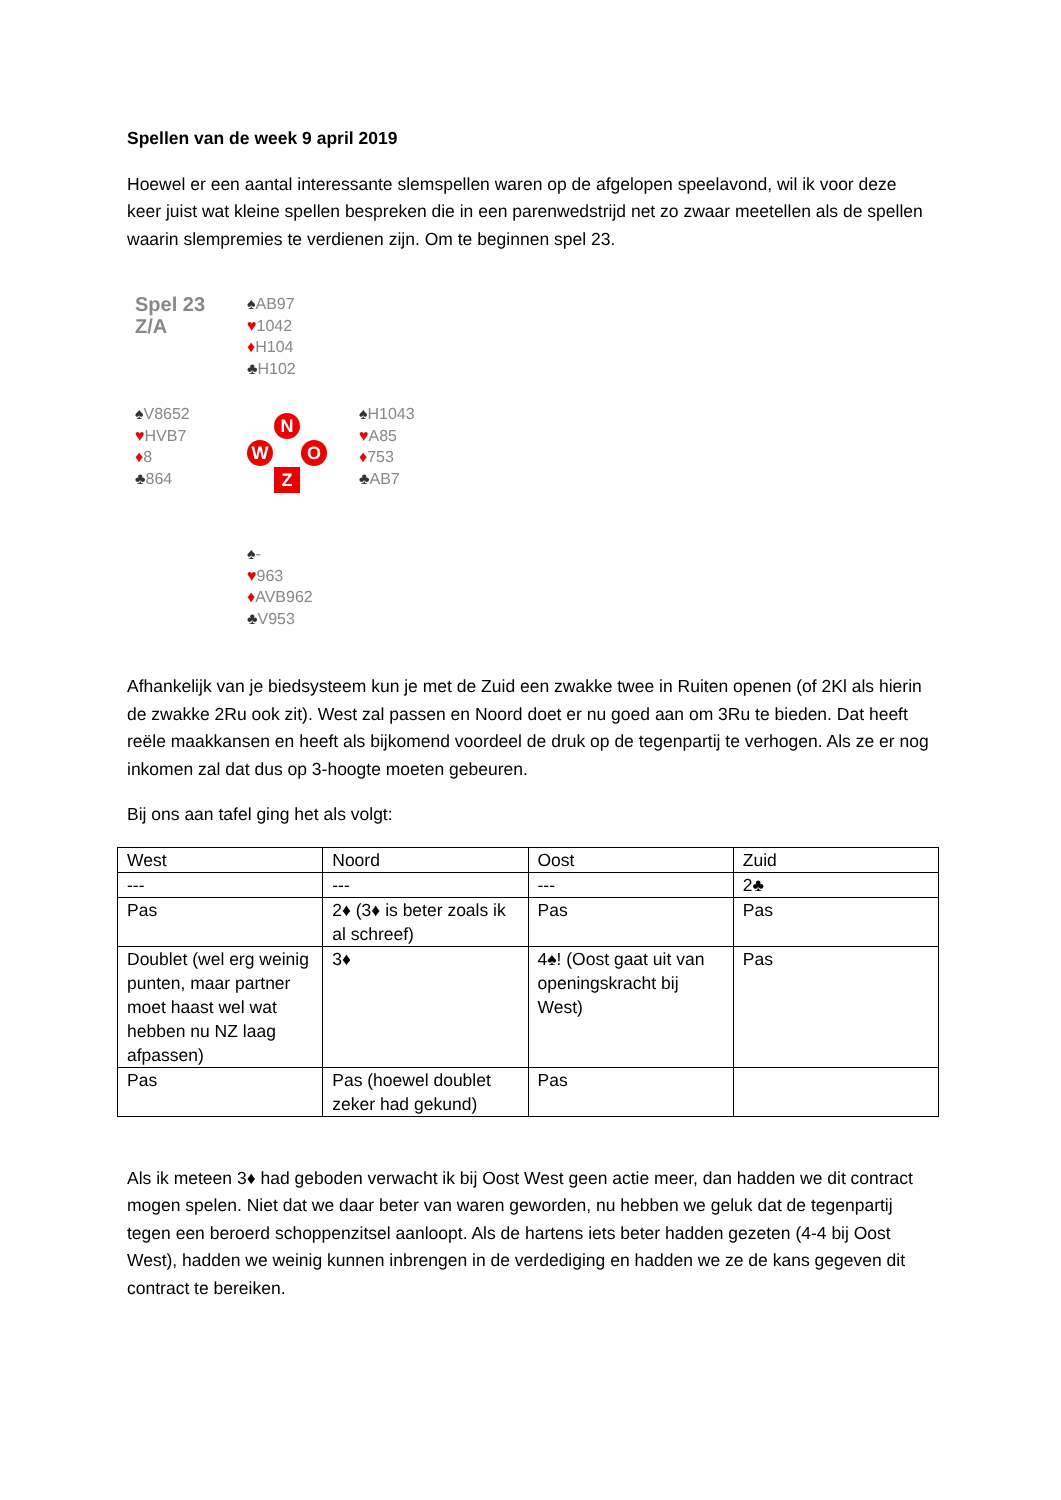Spellen van de week 9 april 2019
Hoewel er een aantal interessante slemspellen waren op de afgelopen speelavond, wil ik voor deze keer juist wat kleine spellen bespreken die in een parenwedstrijd net zo zwaar meetellen als de spellen waarin slempremies te verdienen zijn. Om te beginnen spel 23.
Spel 23
Z/A
♠AB97
♥1042
♦H104
♣H102
♠V8652
♥HVB7
♦8
♣864
N
W O
Z
♠H1043
♥A85
♦753
♣AB7
♠-
♥963
♦AVB962
♣V953
Afhankelijk van je biedsysteem kun je met de Zuid een zwakke twee in Ruiten openen (of 2Kl als hierin de zwakke 2Ru ook zit). West zal passen en Noord doet er nu goed aan om 3Ru te bieden. Dat heeft reële maakkansen en heeft als bijkomend voordeel de druk op de tegenpartij te verhogen. Als ze er nog inkomen zal dat dus op 3-hoogte moeten gebeuren.
Bij ons aan tafel ging het als volgt:
| West | Noord | Oost | Zuid |
| --- | --- | --- | --- |
| --- | --- | --- | 2♣ |
| Pas | 2♦ (3♦ is beter zoals ik al schreef) | Pas | Pas |
| Doublet (wel erg weinig punten, maar partner moet haast wel wat hebben nu NZ laag afpassen) | 3♦ | 4♠! (Oost gaat uit van openingskracht bij West) | Pas |
| Pas | Pas (hoewel doublet zeker had gekund) | Pas | |
Als ik meteen 3♦ had geboden verwacht ik bij Oost West geen actie meer, dan hadden we dit contract mogen spelen. Niet dat we daar beter van waren geworden, nu hebben we geluk dat de tegenpartij tegen een beroerd schoppenzitsel aanloopt. Als de hartens iets beter hadden gezeten (4-4 bij Oost West), hadden we weinig kunnen inbrengen in de verdediging en hadden we ze de kans gegeven dit contract te bereiken.